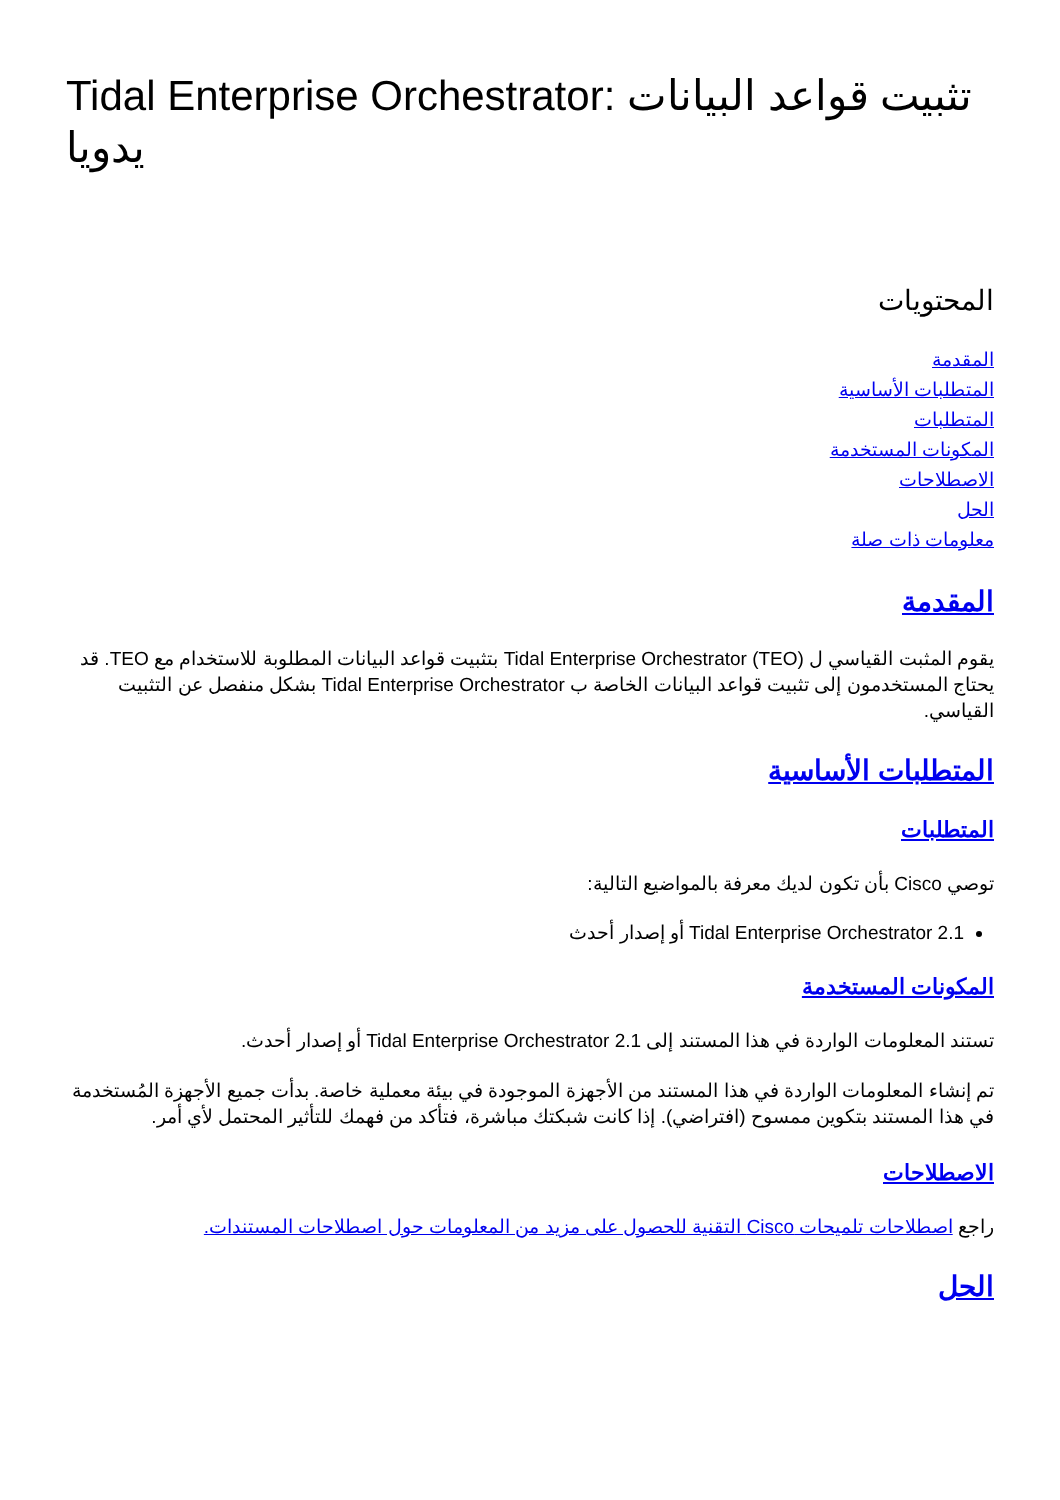Tidal Enterprise Orchestrator: تثبيت قواعد البيانات يدويا
المحتويات
المقدمة
المتطلبات الأساسية
المتطلبات
المكونات المستخدمة
الاصطلاحات
الحل
معلومات ذات صلة
المقدمة
يقوم المثبت القياسي ل Tidal Enterprise Orchestrator (TEO) بتثبيت قواعد البيانات المطلوبة للاستخدام مع TEO. قد يحتاج المستخدمون إلى تثبيت قواعد البيانات الخاصة ب Tidal Enterprise Orchestrator بشكل منفصل عن التثبيت القياسي.
المتطلبات الأساسية
المتطلبات
توصي Cisco بأن تكون لديك معرفة بالمواضيع التالية:
Tidal Enterprise Orchestrator 2.1 أو إصدار أحدث
المكونات المستخدمة
تستند المعلومات الواردة في هذا المستند إلى Tidal Enterprise Orchestrator 2.1 أو إصدار أحدث.
تم إنشاء المعلومات الواردة في هذا المستند من الأجهزة الموجودة في بيئة معملية خاصة. بدأت جميع الأجهزة المُستخدمة في هذا المستند بتكوين ممسوح (افتراضي). إذا كانت شبكتك مباشرة، فتأكد من فهمك للتأثير المحتمل لأي أمر.
الاصطلاحات
راجع اصطلاحات تلميحات Cisco التقنية للحصول على مزيد من المعلومات حول اصطلاحات المستندات.
الحل